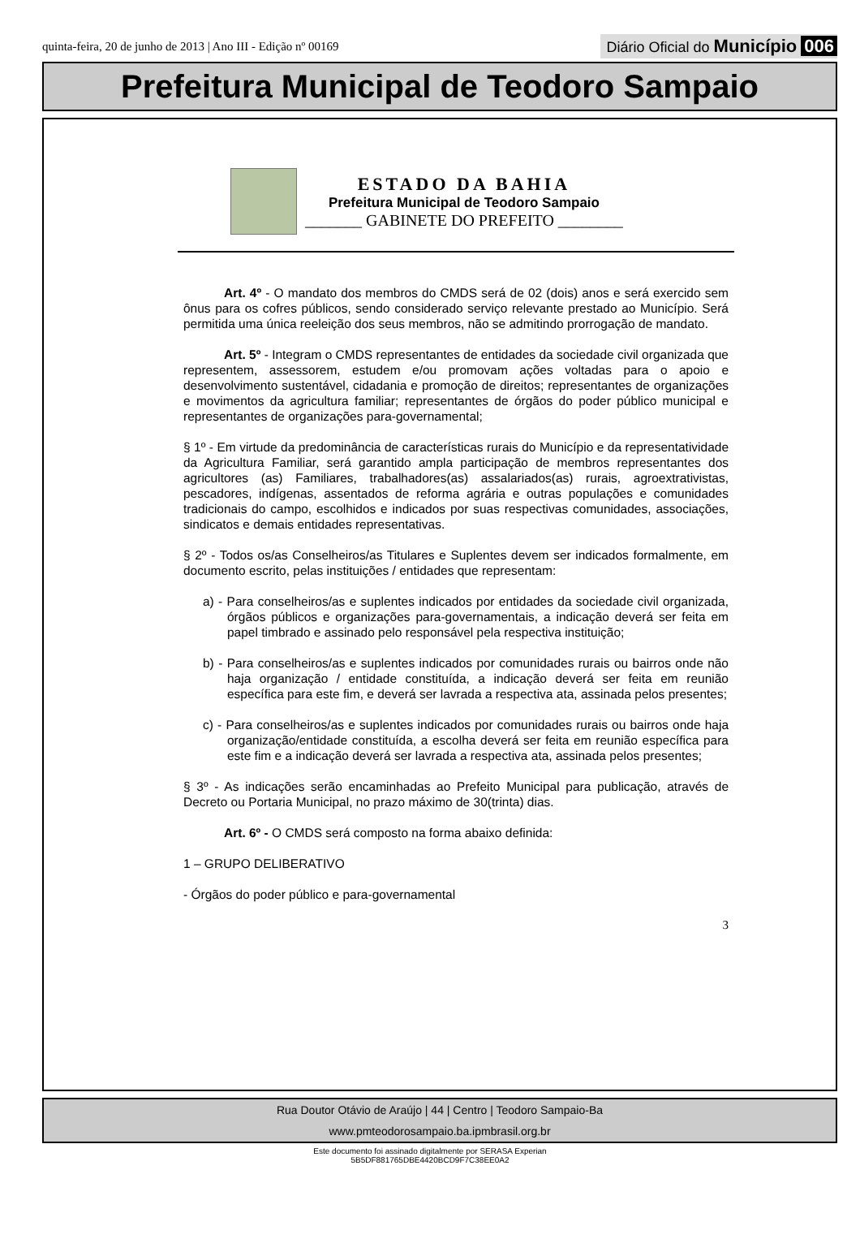quinta-feira, 20 de junho de 2013 | Ano III - Edição nº 00169
Diário Oficial do Município 006
Prefeitura Municipal de Teodoro Sampaio
ESTADO DA BAHIA
Prefeitura Municipal de Teodoro Sampaio
_______ GABINETE DO PREFEITO ________
Art. 4º - O mandato dos membros do CMDS será de 02 (dois) anos e será exercido sem ônus para os cofres públicos, sendo considerado serviço relevante prestado ao Município. Será permitida uma única reeleição dos seus membros, não se admitindo prorrogação de mandato.
Art. 5º - Integram o CMDS representantes de entidades da sociedade civil organizada que representem, assessorem, estudem e/ou promovam ações voltadas para o apoio e desenvolvimento sustentável, cidadania e promoção de direitos; representantes de organizações e movimentos da agricultura familiar; representantes de órgãos do poder público municipal e representantes de organizações para-governamental;
§ 1º - Em virtude da predominância de características rurais do Município e da representatividade da Agricultura Familiar, será garantido ampla participação de membros representantes dos agricultores (as) Familiares, trabalhadores(as) assalariados(as) rurais, agroextrativistas, pescadores, indígenas, assentados de reforma agrária e outras populações e comunidades tradicionais do campo, escolhidos e indicados por suas respectivas comunidades, associações, sindicatos e demais entidades representativas.
§ 2º - Todos os/as Conselheiros/as Titulares e Suplentes devem ser indicados formalmente, em documento escrito, pelas instituições / entidades que representam:
a) - Para conselheiros/as e suplentes indicados por entidades da sociedade civil organizada, órgãos públicos e organizações para-governamentais, a indicação deverá ser feita em papel timbrado e assinado pelo responsável pela respectiva instituição;
b) - Para conselheiros/as e suplentes indicados por comunidades rurais ou bairros onde não haja organização / entidade constituída, a indicação deverá ser feita em reunião específica para este fim, e deverá ser lavrada a respectiva ata, assinada pelos presentes;
c) - Para conselheiros/as e suplentes indicados por comunidades rurais ou bairros onde haja organização/entidade constituída, a escolha deverá ser feita em reunião específica para este fim e a indicação deverá ser lavrada a respectiva ata, assinada pelos presentes;
§ 3º - As indicações serão encaminhadas ao Prefeito Municipal para publicação, através de Decreto ou Portaria Municipal, no prazo máximo de 30(trinta) dias.
Art. 6º - O CMDS será composto na forma abaixo definida:
1 – GRUPO DELIBERATIVO
- Órgãos do poder público e para-governamental
3
Rua Doutor Otávio de Araújo | 44 | Centro | Teodoro Sampaio-Ba
www.pmteodorosampaio.ba.ipmbrasil.org.br
Este documento foi assinado digitalmente por SERASA Experian
5B5DF881765DBE4420BCD9F7C38EE0A2